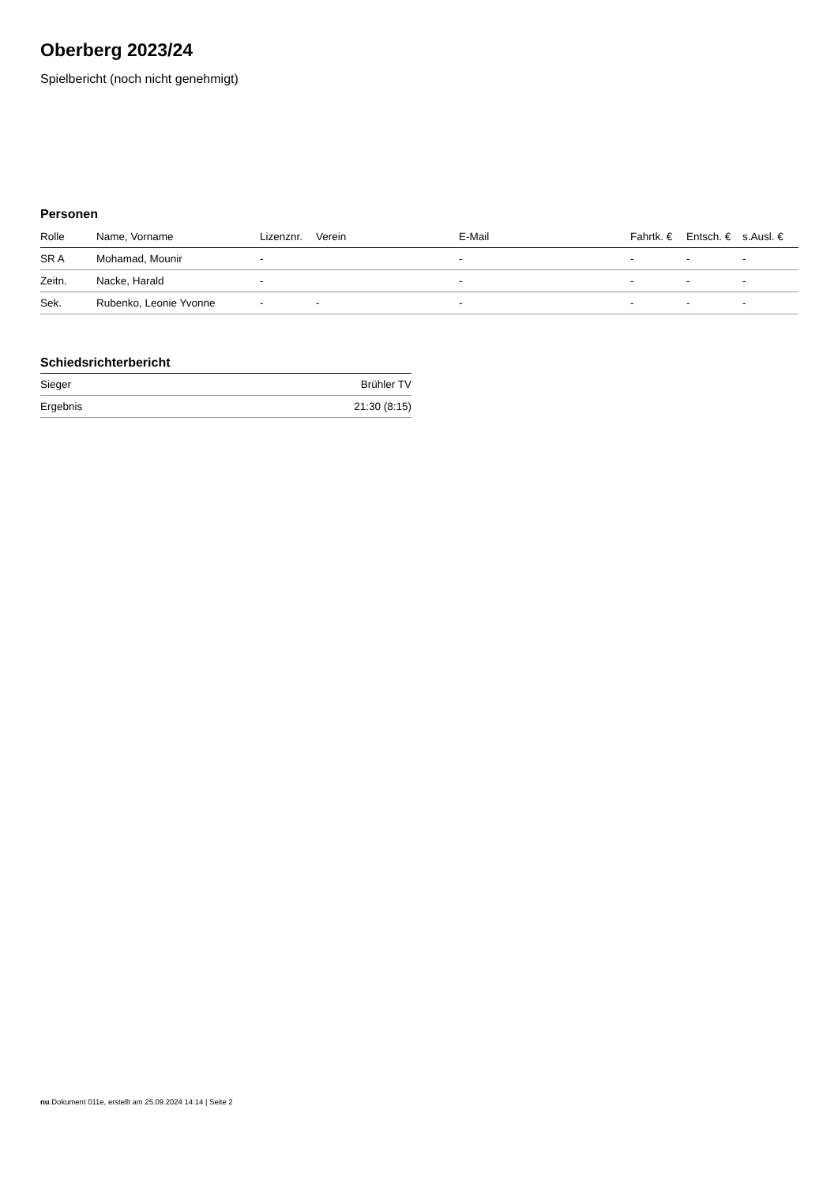Oberberg 2023/24
Spielbericht (noch nicht genehmigt)
Personen
| Rolle | Name, Vorname | Lizenznr. | Verein | E-Mail | Fahrtk. € | Entsch. € | s.Ausl. € |
| --- | --- | --- | --- | --- | --- | --- | --- |
| SR A | Mohamad, Mounir | - | | - | - | - | - |
| Zeitn. | Nacke, Harald | - | | - | - | - | - |
| Sek. | Rubenko, Leonie Yvonne | - | - | - | - | - | - |
Schiedsrichterbericht
| Sieger | Brühler TV |
| Ergebnis | 21:30 (8:15) |
nu.Dokument 011e, erstellt am 25.09.2024 14:14 | Seite 2